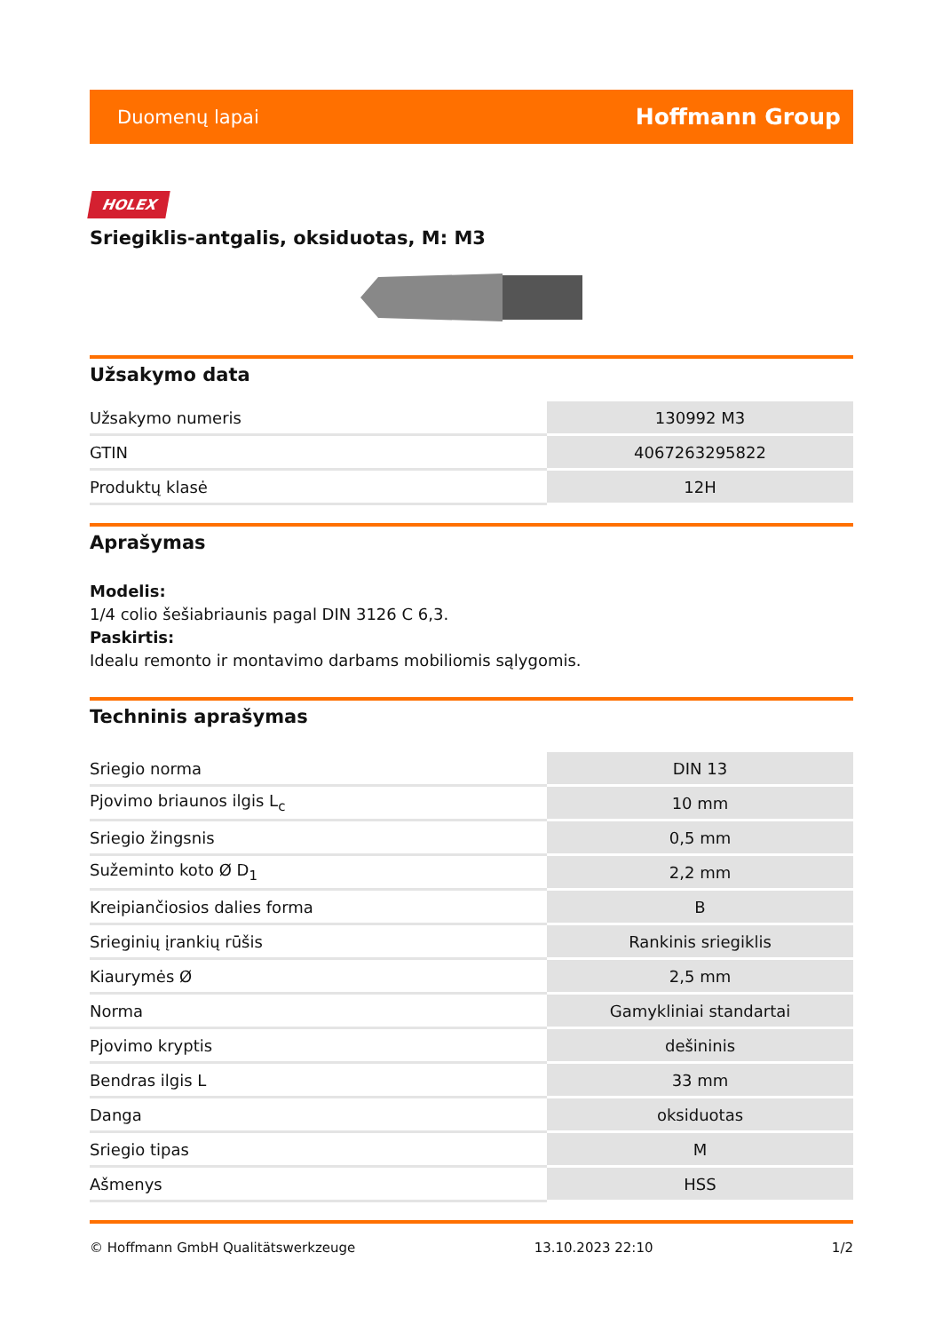Duomenų lapai Hoffmann Group
HOLEX
Sriegiklis-antgalis, oksiduotas, M: M3
Užsakymo data
| Užsakymo numeris | 130992 M3 |
| GTIN | 4067263295822 |
| Produktų klasė | 12H |
Aprašymas
Modelis:
1/4 colio šešiabriaunis pagal DIN 3126 C 6,3.
Paskirtis:
Idealu remonto ir montavimo darbams mobiliomis sąlygomis.
Techninis aprašymas
| Sriegio norma | DIN 13 |
| Pjovimo briaunos ilgis L<sub>c</sub> | 10 mm |
| Sriegio žingsnis | 0,5 mm |
| Sužeminto koto Ø D<sub>1</sub> | 2,2 mm |
| Kreipiančiosios dalies forma | B |
| Srieginių įrankių rūšis | Rankinis sriegiklis |
| Kiaurymės Ø | 2,5 mm |
| Norma | Gamykliniai standartai |
| Pjovimo kryptis | dešininis |
| Bendras ilgis L | 33 mm |
| Danga | oksiduotas |
| Sriegio tipas | M |
| Ašmenys | HSS |
© Hoffmann GmbH Qualitätswerkzeuge 13.10.2023 22:10 1/2